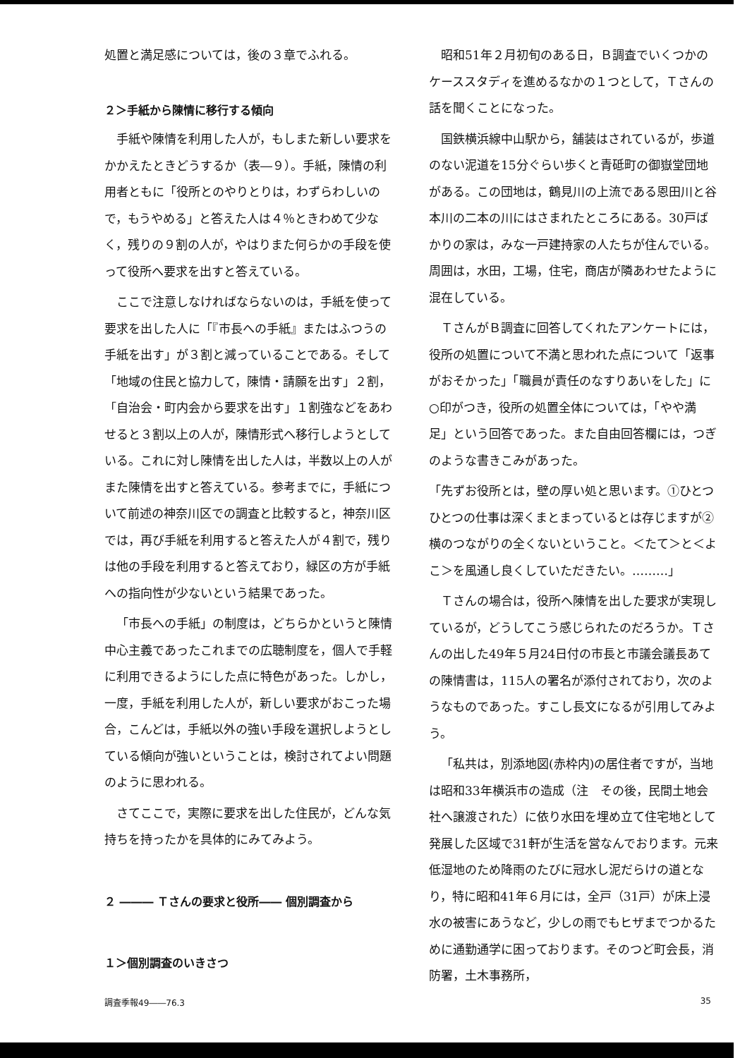処置と満足感については，後の３章でふれる。
２＞手紙から陳情に移行する傾向
手紙や陳情を利用した人が，もしまた新しい要求をかかえたときどうするか（表―９）。手紙，陳情の利用者ともに「役所とのやりとりは，わずらわしいので，もうやめる」と答えた人は４％ときわめて少なく，残りの９割の人が，やはりまた何らかの手段を使って役所へ要求を出すと答えている。
ここで注意しなければならないのは，手紙を使って要求を出した人に「『市長への手紙』またはふつうの手紙を出す」が３割と減っていることである。そして「地域の住民と協力して，陳情・請願を出す」２割，「自治会・町内会から要求を出す」１割強などをあわせると３割以上の人が，陳情形式へ移行しようとしている。これに対し陳情を出した人は，半数以上の人がまた陳情を出すと答えている。参考までに，手紙について前述の神奈川区での調査と比較すると，神奈川区では，再び手紙を利用すると答えた人が４割で，残りは他の手段を利用すると答えており，緑区の方が手紙への指向性が少ないという結果であった。
「市長への手紙」の制度は，どちらかというと陳情中心主義であったこれまでの広聴制度を，個人で手軽に利用できるようにした点に特色があった。しかし，一度，手紙を利用した人が，新しい要求がおこった場合，こんどは，手紙以外の強い手段を選択しようとしている傾向が強いということは，検討されてよい問題のように思われる。
さてここで，実際に要求を出した住民が，どんな気持ちを持ったかを具体的にみてみよう。
２ ――― Ｔさんの要求と役所―― 個別調査から
１＞個別調査のいきさつ
昭和51年２月初旬のある日，Ｂ調査でいくつかのケーススタディを進めるなかの１つとして，Ｔさんの話を聞くことになった。
国鉄横浜線中山駅から，舗装はされているが，歩道のない泥道を15分ぐらい歩くと青砥町の御嶽堂団地がある。この団地は，鶴見川の上流である恩田川と谷本川の二本の川にはさまれたところにある。30戸ばかりの家は，みな一戸建持家の人たちが住んでいる。周囲は，水田，工場，住宅，商店が隣あわせたように混在している。
ＴさんがＢ調査に回答してくれたアンケートには，役所の処置について不満と思われた点について「返事がおそかった」「職員が責任のなすりあいをした」に○印がつき，役所の処置全体については，「やや満足」という回答であった。また自由回答欄には，つぎのような書きこみがあった。
「先ずお役所とは，壁の厚い処と思います。①ひとつひとつの仕事は深くまとまっているとは存じますが②横のつながりの全くないということ。＜たて＞と＜よこ＞を風通し良くしていただきたい。………」
Ｔさんの場合は，役所へ陳情を出した要求が実現しているが，どうしてこう感じられたのだろうか。Ｔさんの出した49年５月24日付の市長と市議会議長あての陳情書は，115人の署名が添付されており，次のようなものであった。すこし長文になるが引用してみよう。
「私共は，別添地図(赤枠内)の居住者ですが，当地は昭和33年横浜市の造成（注　その後，民間土地会社へ譲渡された）に依り水田を埋め立て住宅地として発展した区域で31軒が生活を営なんでおります。元来低湿地のため降雨のたびに冠水し泥だらけの道となり，特に昭和41年６月には，全戸（31戸）が床上浸水の被害にあうなど，少しの雨でもヒザまでつかるために通勤通学に困っております。そのつど町会長，消防署，土木事務所，
調査季報49――76.3 35